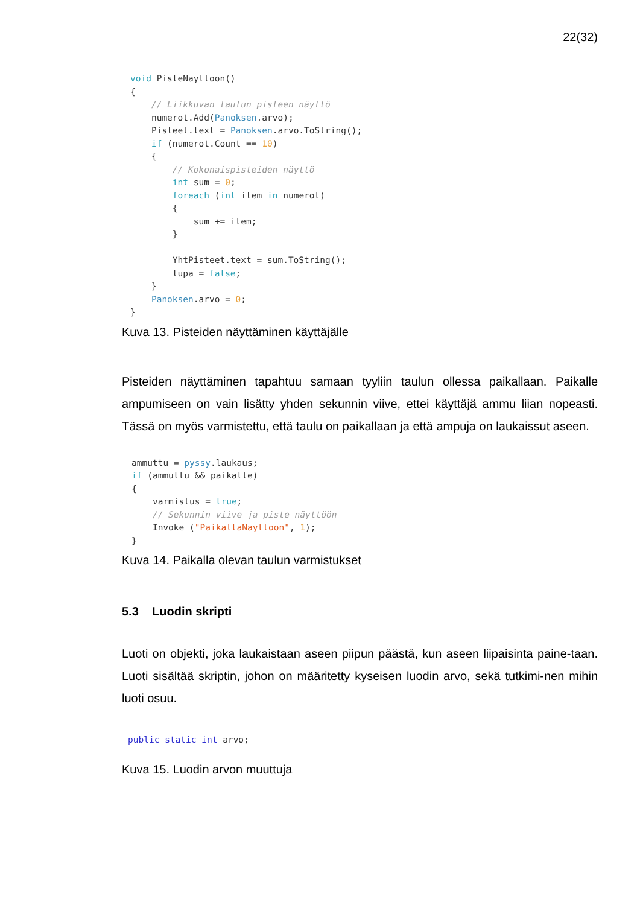22(32)
void PisteNayttoon()
{
    // Liikkuvan taulun pisteen näyttö
    numerot.Add(Panoksen.arvo);
    Pisteet.text = Panoksen.arvo.ToString();
    if (numerot.Count == 10)
    {
        // Kokonaispisteiden näyttö
        int sum = 0;
        foreach (int item in numerot)
        {
            sum += item;
        }

        YhtPisteet.text = sum.ToString();
        lupa = false;
    }
    Panoksen.arvo = 0;
}
Kuva 13. Pisteiden näyttäminen käyttäjälle
Pisteiden näyttäminen tapahtuu samaan tyyliin taulun ollessa paikallaan. Paikalle ampumiseen on vain lisätty yhden sekunnin viive, ettei käyttäjä ammu liian nopeasti. Tässä on myös varmistettu, että taulu on paikallaan ja että ampuja on laukaissut aseen.
ammuttu = pyssy.laukaus;
if (ammuttu && paikalle)
{
    varmistus = true;
    // Sekunnin viive ja piste näyttöön
    Invoke ("PaikaltaNayttoon", 1);
}
Kuva 14. Paikalla olevan taulun varmistukset
5.3 Luodin skripti
Luoti on objekti, joka laukaistaan aseen piipun päästä, kun aseen liipaisinta paine-taan. Luoti sisältää skriptin, johon on määritetty kyseisen luodin arvo, sekä tutkimi-nen mihin luoti osuu.
public static int arvo;
Kuva 15. Luodin arvon muuttuja